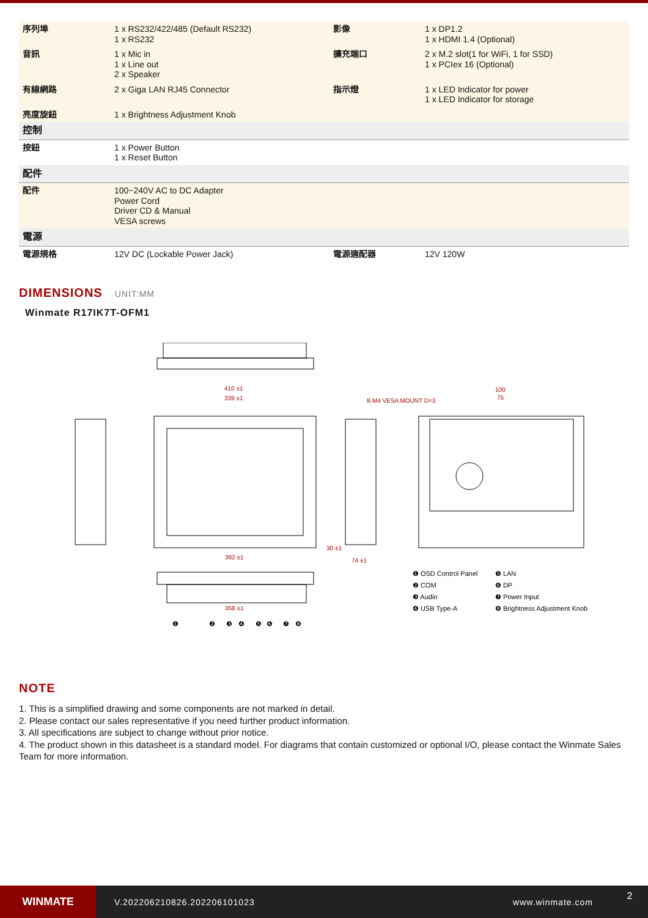| 序列埠 | 1 x RS232/422/485 (Default RS232) 1 x RS232 | 影像 | 1 x DP1.2 1 x HDMI 1.4 (Optional) |
| 音訊 | 1 x Mic in 1 x Line out 2 x Speaker | 擴充端口 | 2 x M.2 slot(1 for WiFi, 1 for SSD) 1 x PCIex 16 (Optional) |
| 有線網路 | 2 x Giga LAN RJ45 Connector | 指示燈 | 1 x LED Indicator for power 1 x LED Indicator for storage |
| 亮度旋鈕 | 1 x Brightness Adjustment Knob | | |
| 控制 | | | |
| 按鈕 | 1 x Power Button 1 x Reset Button | | |
| 配件 | | | |
| 配件 | 100~240V AC to DC Adapter Power Cord Driver CD & Manual VESA screws | | |
| 電源 | | | |
| 電源規格 | 12V DC (Lockable Power Jack) | 電源適配器 | 12V 120W |
DIMENSIONS UNIT:MM
Winmate R17IK7T-OFM1
410 ±1
339 ±1
8-M4 VESA MOUNT D=3
100
75
392 ±1
358 ±1
30 ±1
74 ±1
❶ OSD Control Panel
❺ LAN
❷ COM
❻ DP
❸ Audio
❼ Power Input
❹ USB Type-A
❽ Brightness Adjustment Knob
❶
❷
❸
❹
❺
❻
❼
❽
NOTE
1. This is a simplified drawing and some components are not marked in detail.
2. Please contact our sales representative if you need further product information.
3. All specifications are subject to change without prior notice.
4. The product shown in this datasheet is a standard model. For diagrams that contain customized or optional I/O, please contact the Winmate Sales Team for more information.
WINMATE
V.202206210826.202206101023 www.winmate.com
2